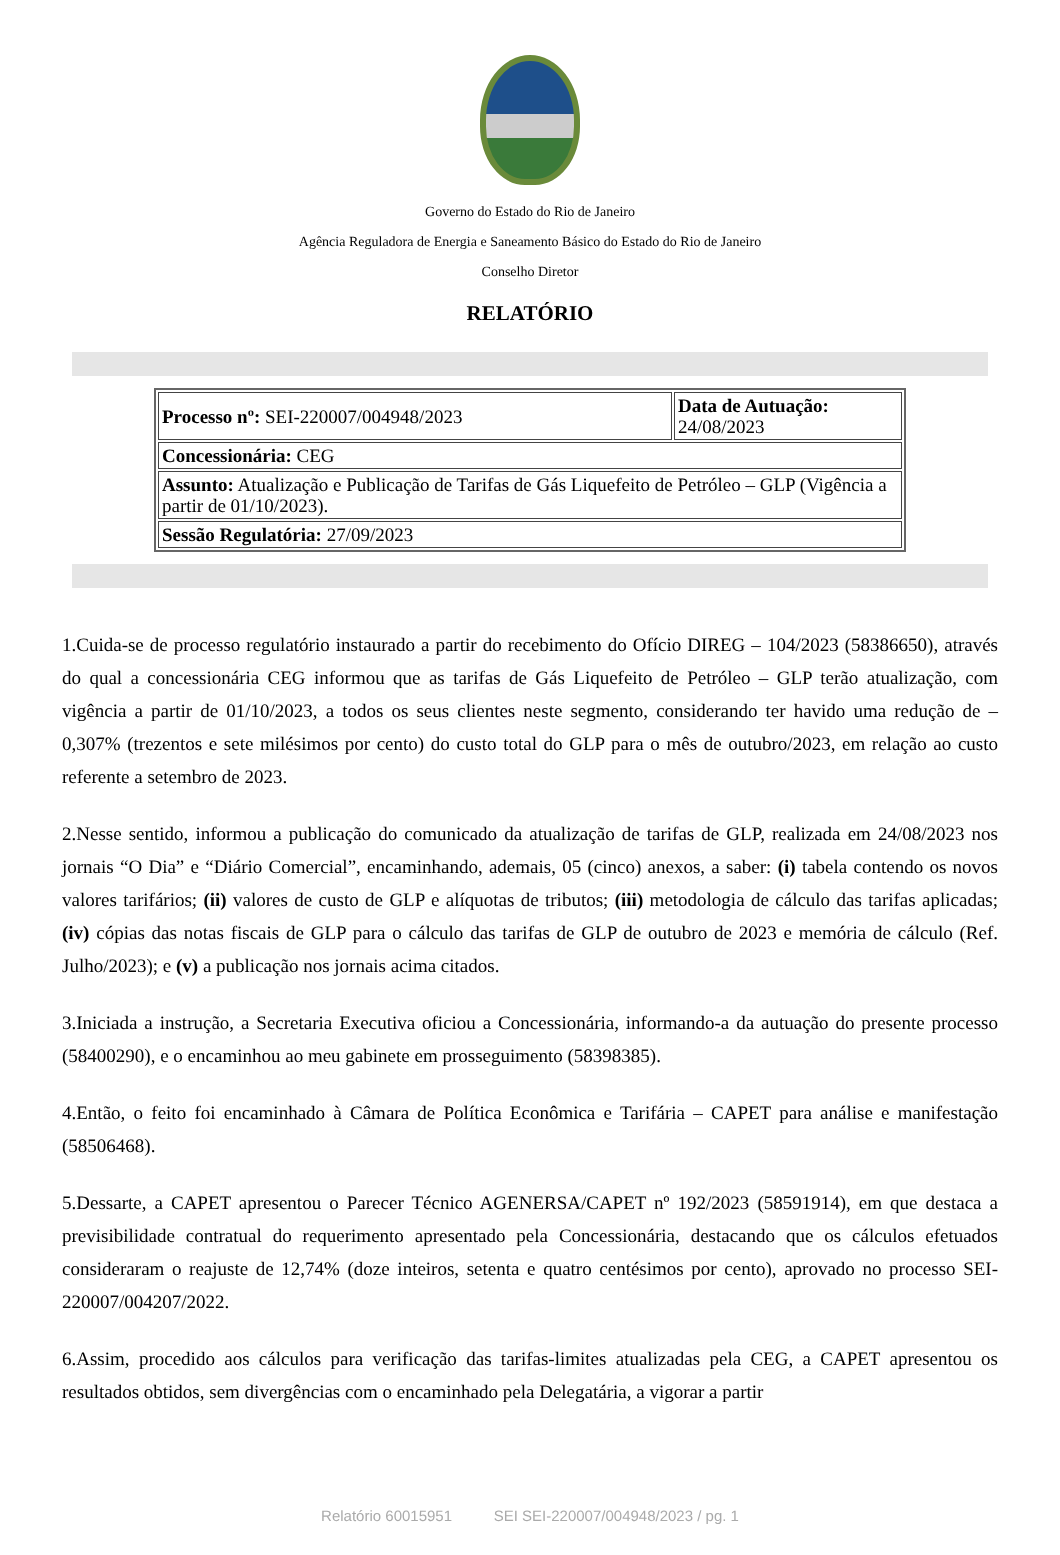Governo do Estado do Rio de Janeiro
Agência Reguladora de Energia e Saneamento Básico do Estado do Rio de Janeiro
Conselho Diretor
RELATÓRIO
| Processo nº: SEI-220007/004948/2023 | Data de Autuação: 24/08/2023 |
| Concessionária: CEG | |
| Assunto: Atualização e Publicação de Tarifas de Gás Liquefeito de Petróleo – GLP (Vigência a partir de 01/10/2023). | |
| Sessão Regulatória: 27/09/2023 | |
1.Cuida-se de processo regulatório instaurado a partir do recebimento do Ofício DIREG – 104/2023 (58386650), através do qual a concessionária CEG informou que as tarifas de Gás Liquefeito de Petróleo – GLP terão atualização, com vigência a partir de 01/10/2023, a todos os seus clientes neste segmento, considerando ter havido uma redução de – 0,307% (trezentos e sete milésimos por cento) do custo total do GLP para o mês de outubro/2023, em relação ao custo referente a setembro de 2023.
2.Nesse sentido, informou a publicação do comunicado da atualização de tarifas de GLP, realizada em 24/08/2023 nos jornais “O Dia” e “Diário Comercial”, encaminhando, ademais, 05 (cinco) anexos, a saber: (i) tabela contendo os novos valores tarifários; (ii) valores de custo de GLP e alíquotas de tributos; (iii) metodologia de cálculo das tarifas aplicadas; (iv) cópias das notas fiscais de GLP para o cálculo das tarifas de GLP de outubro de 2023 e memória de cálculo (Ref. Julho/2023); e (v) a publicação nos jornais acima citados.
3.Iniciada a instrução, a Secretaria Executiva oficiou a Concessionária, informando-a da autuação do presente processo (58400290), e o encaminhou ao meu gabinete em prosseguimento (58398385).
4.Então, o feito foi encaminhado à Câmara de Política Econômica e Tarifária – CAPET para análise e manifestação (58506468).
5.Dessarte, a CAPET apresentou o Parecer Técnico AGENERSA/CAPET nº 192/2023 (58591914), em que destaca a previsibilidade contratual do requerimento apresentado pela Concessionária, destacando que os cálculos efetuados consideraram o reajuste de 12,74% (doze inteiros, setenta e quatro centésimos por cento), aprovado no processo SEI-220007/004207/2022.
6.Assim, procedido aos cálculos para verificação das tarifas-limites atualizadas pela CEG, a CAPET apresentou os resultados obtidos, sem divergências com o encaminhado pela Delegatária, a vigorar a partir
Relatório 60015951 SEI SEI-220007/004948/2023 / pg. 1